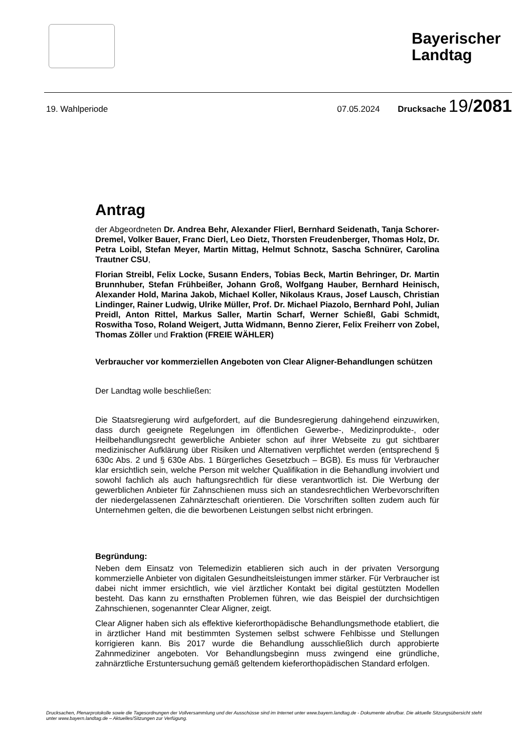Bayerischer Landtag
19. Wahlperiode 07.05.2024 Drucksache 19/2081
Antrag
der Abgeordneten Dr. Andrea Behr, Alexander Flierl, Bernhard Seidenath, Tanja Schorer-Dremel, Volker Bauer, Franc Dierl, Leo Dietz, Thorsten Freudenberger, Thomas Holz, Dr. Petra Loibl, Stefan Meyer, Martin Mittag, Helmut Schnotz, Sascha Schnürer, Carolina Trautner CSU,
Florian Streibl, Felix Locke, Susann Enders, Tobias Beck, Martin Behringer, Dr. Martin Brunnhuber, Stefan Frühbeißer, Johann Groß, Wolfgang Hauber, Bernhard Heinisch, Alexander Hold, Marina Jakob, Michael Koller, Nikolaus Kraus, Josef Lausch, Christian Lindinger, Rainer Ludwig, Ulrike Müller, Prof. Dr. Michael Piazolo, Bernhard Pohl, Julian Preidl, Anton Rittel, Markus Saller, Martin Scharf, Werner Schießl, Gabi Schmidt, Roswitha Toso, Roland Weigert, Jutta Widmann, Benno Zierer, Felix Freiherr von Zobel, Thomas Zöller und Fraktion (FREIE WÄHLER)
Verbraucher vor kommerziellen Angeboten von Clear Aligner-Behandlungen schützen
Der Landtag wolle beschließen:
Die Staatsregierung wird aufgefordert, auf die Bundesregierung dahingehend einzuwirken, dass durch geeignete Regelungen im öffentlichen Gewerbe-, Medizinprodukte-, oder Heilbehandlungsrecht gewerbliche Anbieter schon auf ihrer Webseite zu gut sichtbarer medizinischer Aufklärung über Risiken und Alternativen verpflichtet werden (entsprechend § 630c Abs. 2 und § 630e Abs. 1 Bürgerliches Gesetzbuch – BGB). Es muss für Verbraucher klar ersichtlich sein, welche Person mit welcher Qualifikation in die Behandlung involviert und sowohl fachlich als auch haftungsrechtlich für diese verantwortlich ist. Die Werbung der gewerblichen Anbieter für Zahnschienen muss sich an standesrechtlichen Werbevorschriften der niedergelassenen Zahnärzteschaft orientieren. Die Vorschriften sollten zudem auch für Unternehmen gelten, die die beworbenen Leistungen selbst nicht erbringen.
Begründung:
Neben dem Einsatz von Telemedizin etablieren sich auch in der privaten Versorgung kommerzielle Anbieter von digitalen Gesundheitsleistungen immer stärker. Für Verbraucher ist dabei nicht immer ersichtlich, wie viel ärztlicher Kontakt bei digital gestützten Modellen besteht. Das kann zu ernsthaften Problemen führen, wie das Beispiel der durchsichtigen Zahnschienen, sogenannter Clear Aligner, zeigt.
Clear Aligner haben sich als effektive kieferorthopädische Behandlungsmethode etabliert, die in ärztlicher Hand mit bestimmten Systemen selbst schwere Fehlbisse und Stellungen korrigieren kann. Bis 2017 wurde die Behandlung ausschließlich durch approbierte Zahnmediziner angeboten. Vor Behandlungsbeginn muss zwingend eine gründliche, zahnärztliche Erstuntersuchung gemäß geltendem kieferorthopädischen Standard erfolgen.
Drucksachen, Plenarprotokolle sowie die Tagesordnungen der Vollversammlung und der Ausschüsse sind im Internet unter www.bayern.landtag.de - Dokumente abrufbar. Die aktuelle Sitzungsübersicht steht unter www.bayern.landtag.de – Aktuelles/Sitzungen zur Verfügung.